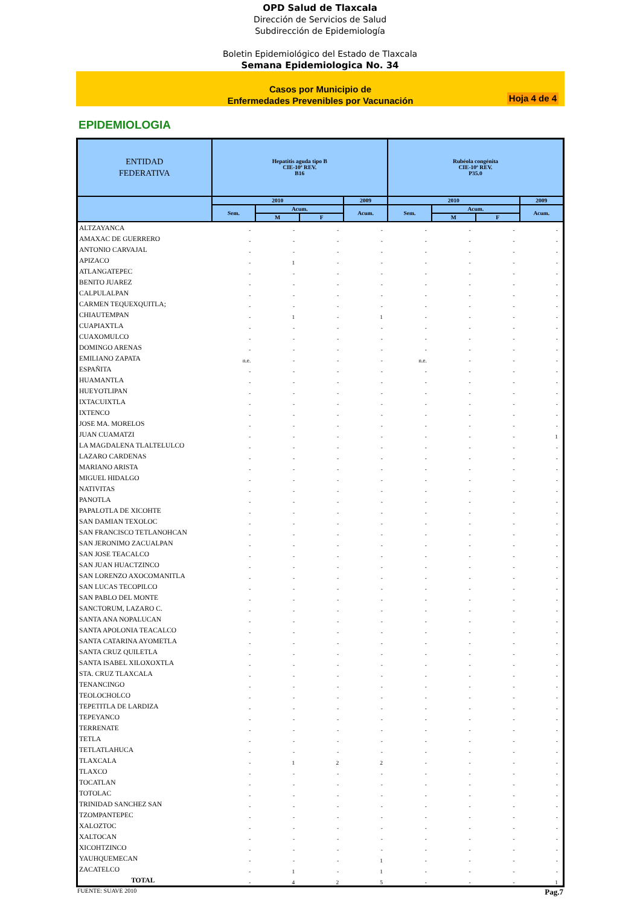OPD Salud de Tlaxcala
Dirección de Servicios de Salud
Subdirección de Epidemiología
Boletin Epidemiológico del Estado de Tlaxcala
Semana Epidemiologica No. 34
Casos por Municipio de
Enfermedades Prevenibles por Vacunación
Hoja 4 de 4
EPIDEMIOLOGIA
| ENTIDAD FEDERATIVA | Hepatitis aguda tipo B CIE-10ª REV. B16 | | | | Rubéola congénita CIE-10ª REV. P35.0 | | | |
| --- | --- | --- | --- | --- | --- | --- | --- | --- |
| | 2010 | | | 2009 | 2010 | | | 2009 |
| | Sem. | Acum. | | Acum. | Sem. | Acum. | | Acum. |
| | | M | F | | | M | F | |
| ALTZAYANCA | - | - | - | - | - | - | - | - |
| AMAXAC DE GUERRERO | - | - | - | - | - | - | - | - |
| ANTONIO CARVAJAL | - | - | - | - | - | - | - | - |
| APIZACO | - | 1 | - | - | - | - | - | - |
| ATLANGATEPEC | - | - | - | - | - | - | - | - |
| BENITO JUAREZ | - | - | - | - | - | - | - | - |
| CALPULALPAN | - | - | - | - | - | - | - | - |
| CARMEN TEQUEXQUITLA; | - | - | - | - | - | - | - | - |
| CHIAUTEMPAN | - | 1 | - | 1 | - | - | - | - |
| CUAPIAXTLA | - | - | - | - | - | - | - | - |
| CUAXOMULCO | - | - | - | - | - | - | - | - |
| DOMINGO ARENAS | - | - | - | - | - | - | - | - |
| EMILIANO ZAPATA | n.e. | - | - | - | n.e. | - | - | - |
| ESPAÑITA | - | - | - | - | - | - | - | - |
| HUAMANTLA | - | - | - | - | - | - | - | - |
| HUEYOTLIPAN | - | - | - | - | - | - | - | - |
| IXTACUIXTLA | - | - | - | - | - | - | - | - |
| IXTENCO | - | - | - | - | - | - | - | - |
| JOSE MA. MORELOS | - | - | - | - | - | - | - | - |
| JUAN CUAMATZI | - | - | - | - | - | - | - | 1 |
| LA MAGDALENA TLALTELULCO | - | - | - | - | - | - | - | - |
| LAZARO CARDENAS | - | - | - | - | - | - | - | - |
| MARIANO ARISTA | - | - | - | - | - | - | - | - |
| MIGUEL HIDALGO | - | - | - | - | - | - | - | - |
| NATIVITAS | - | - | - | - | - | - | - | - |
| PANOTLA | - | - | - | - | - | - | - | - |
| PAPALOTLA DE XICOHTE | - | - | - | - | - | - | - | - |
| SAN DAMIAN TEXOLOC | - | - | - | - | - | - | - | - |
| SAN FRANCISCO TETLANOHCAN | - | - | - | - | - | - | - | - |
| SAN JERONIMO ZACUALPAN | - | - | - | - | - | - | - | - |
| SAN JOSE TEACALCO | - | - | - | - | - | - | - | - |
| SAN JUAN HUACTZINCO | - | - | - | - | - | - | - | - |
| SAN LORENZO AXOCOMANITLA | - | - | - | - | - | - | - | - |
| SAN LUCAS TECOPILCO | - | - | - | - | - | - | - | - |
| SAN PABLO DEL MONTE | - | - | - | - | - | - | - | - |
| SANCTORUM, LAZARO C. | - | - | - | - | - | - | - | - |
| SANTA ANA NOPALUCAN | - | - | - | - | - | - | - | - |
| SANTA APOLONIA TEACALCO | - | - | - | - | - | - | - | - |
| SANTA CATARINA AYOMETLA | - | - | - | - | - | - | - | - |
| SANTA CRUZ QUILETLA | - | - | - | - | - | - | - | - |
| SANTA ISABEL XILOXOXTLA | - | - | - | - | - | - | - | - |
| STA. CRUZ TLAXCALA | - | - | - | - | - | - | - | - |
| TENANCINGO | - | - | - | - | - | - | - | - |
| TEOLOCHOLCO | - | - | - | - | - | - | - | - |
| TEPETITLA DE LARDIZA | - | - | - | - | - | - | - | - |
| TEPEYANCO | - | - | - | - | - | - | - | - |
| TERRENATE | - | - | - | - | - | - | - | - |
| TETLA | - | - | - | - | - | - | - | - |
| TETLATLAHUCA | - | - | - | - | - | - | - | - |
| TLAXCALA | - | 1 | 2 | 2 | - | - | - | - |
| TLAXCO | - | - | - | - | - | - | - | - |
| TOCATLAN | - | - | - | - | - | - | - | - |
| TOTOLAC | - | - | - | - | - | - | - | - |
| TRINIDAD SANCHEZ SAN | - | - | - | - | - | - | - | - |
| TZOMPANTEPEC | - | - | - | - | - | - | - | - |
| XALOZTOC | - | - | - | - | - | - | - | - |
| XALTOCAN | - | - | - | - | - | - | - | - |
| XICOHTZINCO | - | - | - | - | - | - | - | - |
| YAUHQUEMECAN | - | - | - | 1 | - | - | - | - |
| ZACATELCO | - | 1 | - | 1 | - | - | - | - |
| TOTAL | - | 4 | 2 | 5 | - | - | - | 1 |
FUENTE: SUAVE 2010 Pag.7